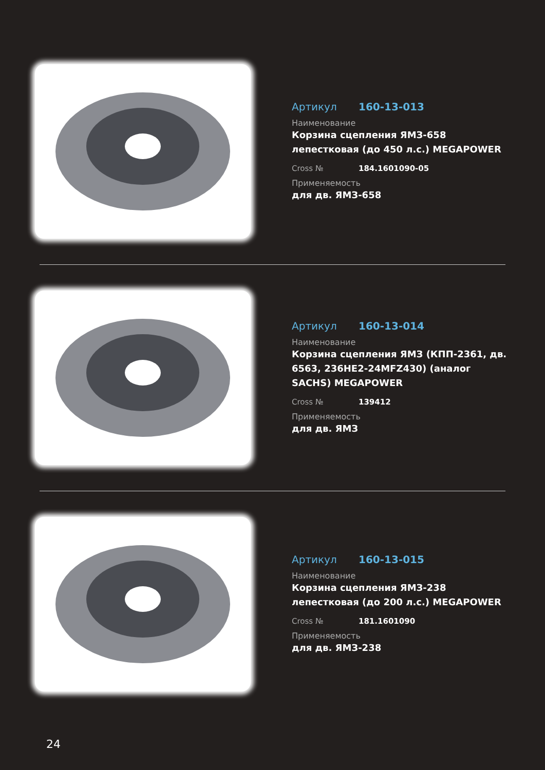Артикул 160-13-013
Наименование
Корзина сцепления ЯМЗ-658 лепестковая (до 450 л.с.) MEGAPOWER
Cross № 184.1601090-05
Применяемость
для дв. ЯМЗ-658
Артикул 160-13-014
Наименование
Корзина сцепления ЯМЗ (КПП-2361, дв. 6563, 236НЕ2-24MFZ430) (аналог SACHS) MEGAPOWER
Cross № 139412
Применяемость
для дв. ЯМЗ
Артикул 160-13-015
Наименование
Корзина сцепления ЯМЗ-238 лепестковая (до 200 л.с.) MEGAPOWER
Cross № 181.1601090
Применяемость
для дв. ЯМЗ-238
24